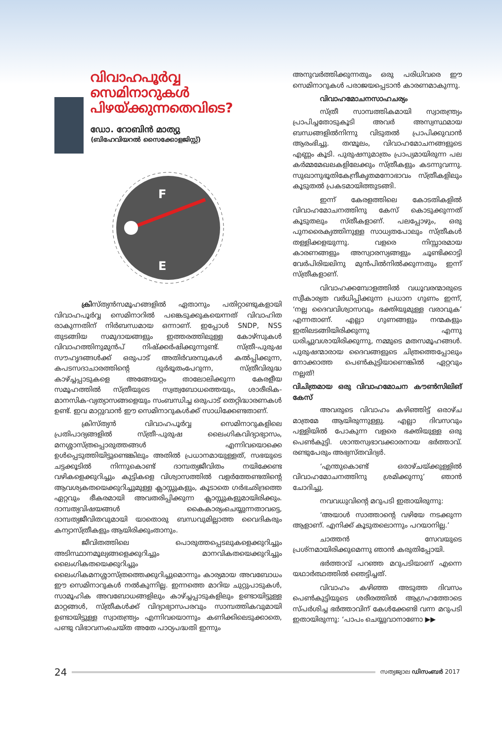വിവാഹപൂർവ്വ സെമിനാറുകൾ പിഴയ്ക്കുന്നതെവിടെ?
ഡോ. റോബിൻ മാത്യു
(ബിഹേവിയറൽ സൈക്കോളജിസ്റ്റ്)
F
E
ക്രിസ്ത്യൻസമൂഹങ്ങളിൽ ഏതാനും പതിറ്റാണ്ടുകളായി വിവാഹപൂർവ്വ സെമിനാറിൽ പങ്കെടുക്കുകയെന്നത് വിവാഹിത രാകുന്നതിന് നിർബന്ധമായ ഒന്നാണ്. ഇപ്പോൾ SNDP, NSS തുടങ്ങിയ സമുദായങ്ങളും ഇത്തരത്തിലുള്ള കോഴ്സുകൾ വിവാഹത്തിനുമുൻപ് നിഷ്ക്കർഷിക്കുന്നുണ്ട്. സ്ത്രീ-പുരുഷ സൗഹൃദങ്ങൾക്ക് ഒരുപാട് അതിർവരമ്പുകൾ കൽപ്പിക്കുന്ന, കപടസദാചാരത്തിന്റെ ദുർഭൂതംപേറുന്ന, സ്ത്രീവിരുദ്ധ കാഴ്ച്ചപ്പാടുകളെ അങ്ങേയറ്റം താലോലിക്കുന്ന കേരളീയ സമൂഹത്തിൽ സ്ത്രീയുടെ സ്വത്വബോധത്തെയും, ശാരീരിക-മാനസിക-വ്യത്യാസങ്ങളെയും സംബന്ധിച്ച ഒരുപാട് തെറ്റിദ്ധാരണകൾ ഉണ്ട്. ഇവ മാറ്റുവാൻ ഈ സെമിനാറുകൾക്ക് സാധിക്കേണ്ടതാണ്.
ക്രിസ്ത്യൻ വിവാഹപൂർവ്വ സെമിനാറുകളിലെ പ്രതിപാദ്യങ്ങളിൽ സ്ത്രീ-പുരുഷ ലൈംഗികവിദ്യാഭ്യാസം, മനശ്ശാസ്ത്രപ്പൊരുത്തങ്ങൾ എന്നിവയൊക്കെ ഉൾപ്പെടുത്തിയിട്ടുണ്ടെങ്കിലും അതിൽ പ്രധാനമായുള്ളത്, സഭയുടെ ചട്ടക്കൂടിൽ നിന്നുകൊണ്ട് ദാമ്പത്യജീവിതം നയിക്കേണ്ട വഴികളെക്കുറിച്ചും കുട്ടികളെ വിശ്വാസത്തിൽ വളർത്തേണ്ടതിന്റെ ആവശ്യകതയെക്കുറിച്ചുമുള്ള ക്ലാസ്സുകളും, കൂടാതെ ഗർഭഛിദ്രത്തെ ഏറ്റവും ഭീകരമായി അവതരിപ്പിക്കുന്ന ക്ലാസ്സുകളുമായിരിക്കും. ദാമ്പത്യവിഷയങ്ങൾ കൈകാര്യംചെയ്യുന്നതാവട്ടെ, ദാമ്പത്യജീവിതവുമായി യാതൊരു ബന്ധവുമില്ലാത്ത വൈദികരും കന്യാസ്ത്രീകളും ആയിരിക്കുംതാനും.
ജീവിതത്തിലെ പൊരുത്തപ്പെടലുകളെക്കുറിച്ചും അടിസ്ഥാനമൂല്യങ്ങളെക്കുറിച്ചും മാനവികതയെക്കുറിച്ചും ലൈംഗികതയെക്കുറിച്ചും ലൈംഗികമനശ്ശാസ്ത്രത്തെക്കുറിച്ചുമൊന്നും കാര്യമായ അവബോധം ഈ സെമിനാറുകൾ നൽകുന്നില്ല. ഇന്നത്തെ മാറിയ ചുറ്റുപാടുകൾ, സാമൂഹിക അവബോധങ്ങളിലും കാഴ്ച്ചപ്പാടുകളിലും ഉണ്ടായിട്ടുള്ള മാറ്റങ്ങൾ, സ്ത്രീകൾക്ക് വിദ്യാഭ്യാസപരവും സാമ്പത്തികവുമായി ഉണ്ടായിട്ടുള്ള സ്വാതന്ത്ര്യം എന്നിവയൊന്നും കണിക്കിലെടുക്കാതെ, പണ്ടു വിഭാവനംചെയ്ത അതേ പാഠ്യപദ്ധതി ഇന്നും
അനുവർത്തിക്കുന്നതും ഒരു പരിധിവരെ ഈ സെമിനാറുകൾ പരാജയപ്പെടാൻ കാരണമാകുന്നു.
വിവാഹമോചനസാഹചര്യം
സ്ത്രീ സാമ്പത്തികമായി സ്വാതന്ത്ര്യം പ്രാപിച്ചതോടുകൂടി അവർ അസ്വസ്ഥമായ ബന്ധങ്ങളിൽനിന്നു വിടുതൽ പ്രാപിക്കുവാൻ ആരംഭിച്ചു. തന്മൂലം, വിവാഹമോചനങ്ങളുടെ എണ്ണം കൂടി. പുരുഷനുമാത്രം പ്രാപ്യമായിരുന്ന പല കർമ്മമേഖലകളിലേക്കും സ്ത്രീകളും കടന്നുവന്നു. സുഖാനുഭൂതികേന്ദ്രീകൃതമനോഭാവം സ്ത്രീകളിലും കൂടുതൽ പ്രകടമായിത്തുടങ്ങി.
ഇന്ന് കേരളത്തിലെ കോടതികളിൽ വിവാഹമോചനത്തിനു കേസ് കൊടുക്കുന്നത് കൂടുതലും സ്തീകളാണ്. പലപ്പോഴും, ഒരു പുനരൈക്യത്തിനുള്ള സാധ്യതപോലും സ്ത്രീകൾ തള്ളിക്കളയുന്നു. വളരെ നിസ്സാരമായ കാരണങ്ങളും അസ്വാരസ്യങ്ങളും ചൂണ്ടിക്കാട്ടി വേർപിരിയലിനു മുൻപിൽനിൽക്കുന്നതും ഇന്ന് സ്ത്രീകളാണ്.
വിവാഹക്കമ്പോളത്തിൽ വധൂവരന്മാരുടെ സ്വീകാര്യത വർധിപ്പിക്കുന്ന പ്രധാന ഗുണം ഇന്ന്, ‘നല്ല ദൈവവിശ്വാസവും ഭക്തിയുമുള്ള വരാവുക’ എന്നതാണ്. എല്ലാ ഗുണങ്ങളും നന്മകളും ഇതിലടങ്ങിയിരിക്കുന്നു എന്നു ധരിച്ചുവശായിരിക്കുന്നു, നമ്മുടെ മതസമൂഹങ്ങൾ. പുരുഷന്മാരായ ദൈവങ്ങളുടെ ചിത്രത്തെപ്പോലും നോക്കാത്ത പെൺകുട്ടിയാണെങ്കിൽ ഏറ്റവും നല്ലത്!
വിചിത്രമായ ഒരു വിവാഹമോചന കൗൺസിലിങ് കേസ്
അവരുടെ വിവാഹം കഴിഞ്ഞിട്ട് ഒരാഴ്ച മാത്രമേ ആയിരുന്നുള്ളു. എല്ലാ ദിവസവും പള്ളിയിൽ പോകുന്ന വളരെ ഭക്തിയുള്ള ഒരു പെൺകുട്ടി. ശാന്തസ്വഭാവക്കാരനായ ഭർത്താവ്. രണ്ടുപേരും അഭ്യസ്തവിദ്യർ.
‘എന്തുകൊണ്ട് ഒരാഴ്ചയ്ക്കുള്ളിൽ വിവാഹമോചനത്തിനു ശ്രമിക്കുന്നു’ ഞാൻ ചോദിച്ചു.
നവവധുവിന്റെ മറുപടി ഇതായിരുന്നു:
‘അയാൾ സാത്താന്റെ വഴിയേ നടക്കുന്ന ആളാണ്. എനിക്ക് കൂടുതലൊന്നും പറയാനില്ല.’
ചാത്തൻ സേവയുടെ പ്രശ്നമായിരിക്കുമെന്നു ഞാൻ കരുതിപ്പോയി.
ഭർത്താവ് പറഞ്ഞ മറുപടിയാണ് എന്നെ യഥാർത്ഥത്തിൽ ഞെട്ടിച്ചത്.
വിവാഹം കഴിഞ്ഞ അടുത്ത ദിവസം പെൺകുട്ടിയുടെ ശരീരത്തിൽ ആഗ്രഹത്തോടെ സ്പർശിച്ച ഭർത്താവിന് കേൾക്കേണ്ടി വന്ന മറുപടി ഇതായിരുന്നു: ‘പാപം ചെയ്യുവാനാണോ ▶▶
24 സത്യജ്വാല ഡിസംബർ 2017